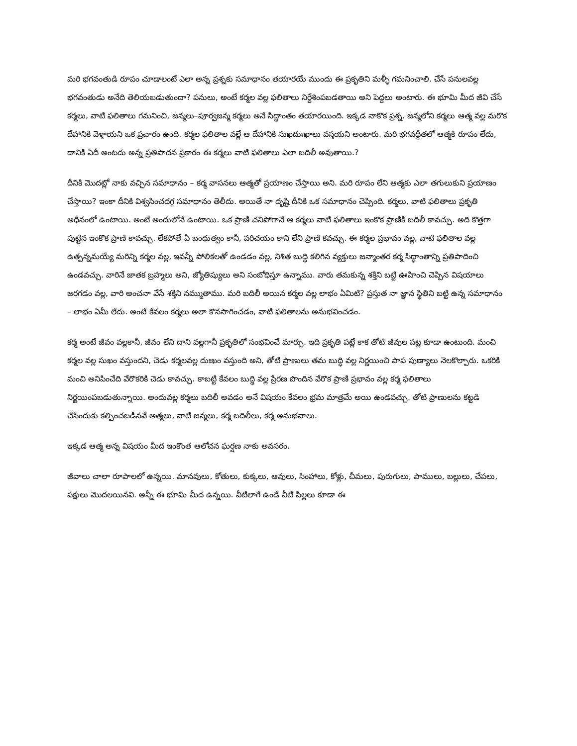మరి భగవంతుడి రూపం చూడాలంటే ఎలా అన్న ప్రశ్నకు సమాధానం తయారయే ముందు ఈ ప్రకృతిని మళ్ళీ గమనించాలి. చేసే పనులవల్ల భగవంతుడు అనేది తెలియబడుతుందా? పనులు, అంటే కర్మల వల్ల ఫలితాలు నిర్దేశింపబడతాయి అని పెద్దలు అంటారు. ఈ భూమి మీద జీవి చేసే కర్మలు, వాటి ఫలితాలు గమనించి, జన్మలు–పూర్వజన్మ కర్మలు అనే సిద్ధాంతం తయారయింది. ఇక్కడ నాకొక ప్రశ్న. జన్మలోని కర్మలు ఆత్మ వల్ల మరొక దేహానికి వెళ్తాయని ఒక ప్రచారం ఉంది. కర్మల ఫలితాల వల్లే ఆ దేహానికి సుఖదుఃఖాలు వస్తయని అంటారు. మరి భగవద్గీతలో ఆత్మకి రూపం లేదు, దానికి ఏదీ అంటదు అన్న ప్రతిపాదన ప్రకారం ఈ కర్మలు వాటి ఫలితాలు ఎలా బదిలీ అవుతాయి.?
దీనికి మొదట్లో నాకు వచ్చిన సమాధానం – కర్మ వాసనలు ఆత్మతో ప్రయాణం చేస్తాయి అని. మరి రూపం లేని ఆత్మకు ఎలా తగులుకుని ప్రయాణం చేస్తాయి? ఇంకా దీనికి విశ్వసించదగ్గ సమాధానం తెలీదు. అయితే నా దృష్టి దీనికి ఒక సమాధానం చెప్పింది. కర్మలు, వాటి ఫలితాలు ప్రకృతి అధీనంలో ఉంటాయి. అంటే అందులోనే ఉంటాయి. ఒక ప్రాణి చనిపోగానే ఆ కర్మలు వాటి ఫలితాలు ఇంకొక ప్రాణికి బదిలీ కావచ్చు. అది కొత్తగా పుట్టిన ఇంకొక ప్రాణి కావచ్చు. లేకపోతే ఏ బంధుత్వం కానీ, పరిచయం కాని లేని ప్రాణి కవచ్చు. ఈ కర్మల ప్రభావం వల్ల, వాటి ఫలితాల వల్ల ఉత్పన్నమయ్యే మరిన్ని కర్మల వల్ల, ఇవన్నీ పోలికలతో ఉండడం వల్ల, నిశిత బుద్ధి కలిగిన వ్యక్తులు జన్మాంతర కర్మ సిద్ధాంతాన్ని ప్రతిపాదించి ఉండవచ్చు. వారినే జాతక బ్రహ్మలు అని, జ్యోతిష్యులు అని సంబోధిస్తూ ఉన్నాము. వారు తమకున్న శక్తిని బట్టి ఊహించి చెప్పిన విషయాలు జరగడం వల్ల, వారి అంచనా వేసే శక్తిని నమ్ముతాము. మరి బదిలీ అయిన కర్మల వల్ల లాభం ఏమిటి? ప్రస్తుత నా జ్ఞాన స్థితిని బట్టి ఉన్న సమాధానం – లాభం ఏమీ లేదు. అంటే కేవలం కర్మలు అలా కొనసాగించడం, వాటి ఫలితాలను అనుభవించడం.
కర్మ అంటే జీవం వల్లకానీ, జీవం లేని దాని వల్లగానీ ప్రకృతిలో సంభవించే మార్పు. ఇది ప్రకృతి పట్లే కాక తోటి జీవుల పట్ల కూడా ఉంటుంది. మంచి కర్మల వల్ల సుఖం వస్తుందని, చెడు కర్మలవల్ల దుఃఖం వస్తుంది అని, తోటి ప్రాణులు తమ బుద్ధి వల్ల నిర్ణయించి పాప పుణ్యాలు నెలకొల్పారు. ఒకరికి మంచి అనిపించేది వేరొకరికి చెడు కావచ్చు. కాబట్టి కేవలం బుద్ధి వల్ల ప్రేరణ పొందిన వేరొక ప్రాణి ప్రభావం వల్ల కర్మ ఫలితాలు నిర్ణయింపబడుతున్నాయి. అందువల్ల కర్మలు బదిలీ అవడం అనే విషయం కేవలం భ్రమ మాత్రమే అయి ఉండవచ్చు. తోటి ప్రాణులను కట్టడి చేసేందుకు కల్పించబడినవే ఆత్మలు, వాటి జన్మలు, కర్మ బదిలీలు, కర్మ అనుభవాలు.
ఇక్కడ ఆత్మ అన్న విషయం మీద ఇంకొంత ఆలోచన ఘర్షణ నాకు అవసరం.
జీవాలు చాలా రూపాలలో ఉన్నయి. మానవులు, కోతులు, కుక్కలు, ఆవులు, సింహాలు, కోళ్లు, చీమలు, పురుగులు, పాములు, బల్లులు, చేపలు, పక్షులు మొదలయినవి. అన్నీ ఈ భూమి మీద ఉన్నయి. వీటిలాగే ఉండే వీటి పిల్లలు కూడా ఈ